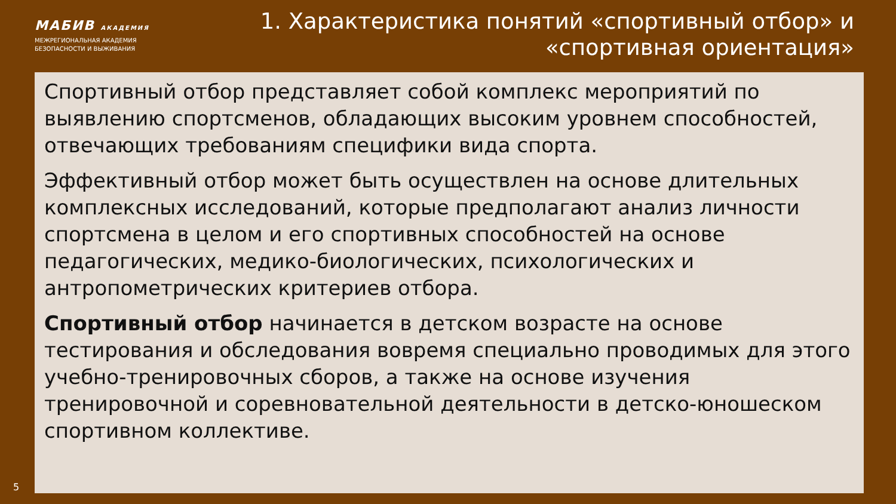МАБИВ АКАДЕМИЯ
МЕЖРЕГИОНАЛЬНАЯ АКАДЕМИЯ
БЕЗОПАСНОСТИ И ВЫЖИВАНИЯ
1. Характеристика понятий «спортивный отбор» и «спортивная ориентация»
Спортивный отбор представляет собой комплекс мероприятий по выявлению спортсменов, обладающих высоким уровнем способностей, отвечающих требованиям специфики вида спорта.
Эффективный отбор может быть осуществлен на основе длительных комплексных исследований, которые предполагают анализ личности спортсмена в целом и его спортивных способностей на основе педагогических, медико-биологических, психологических и антропометрических критериев отбора.
Спортивный отбор начинается в детском возрасте на основе тестирования и обследования вовремя специально проводимых для этого учебно-тренировочных сборов, а также на основе изучения тренировочной и соревновательной деятельности в детско-юношеском спортивном коллективе.
5